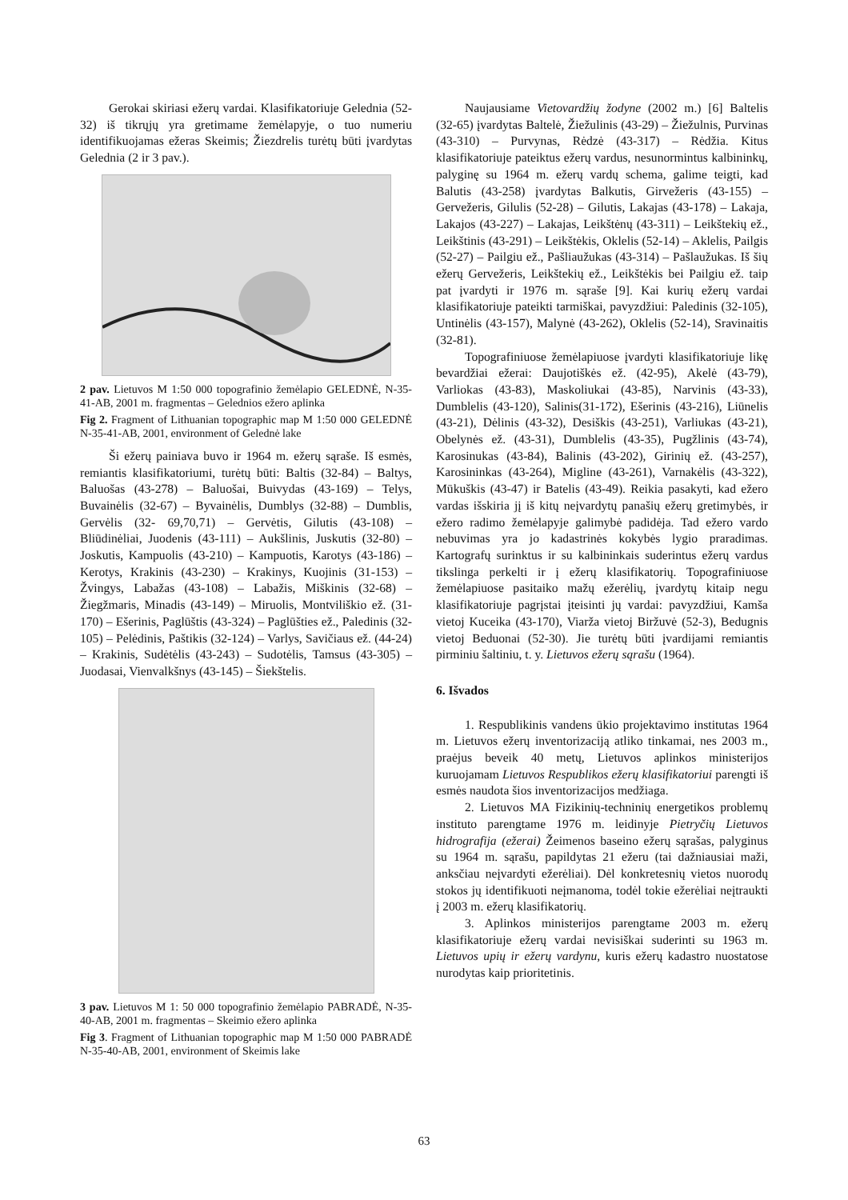Gerokai skiriasi ežerų vardai. Klasifikatoriuje Gelednia (52-32) iš tikrųjų yra gretimame žemėlapyje, o tuo numeriu identifikuojamas ežeras Skeimis; Žiezdrelis turėtų būti įvardytas Gelednia (2 ir 3 pav.).
2 pav. Lietuvos M 1:50 000 topografinio žemėlapio GELEDNĖ, N-35-41-AB, 2001 m. fragmentas – Gelednios ežero aplinka
Fig 2. Fragment of Lithuanian topographic map M 1:50 000 GELEDNĖ N-35-41-AB, 2001, environment of Gelednė lake
Ši ežerų painiava buvo ir 1964 m. ežerų sąraše. Iš esmės, remiantis klasifikatoriumi, turėtų būti: Baltis (32-84) – Baltys, Baluošas (43-278) – Baluošai, Buivydas (43-169) – Telys, Buvainėlis (32-67) – Byvainėlis, Dumblys (32-88) – Dumblis, Gervėlis (32- 69,70,71) – Gervėtis, Gilutis (43-108) – Bliūdinėliai, Juodenis (43-111) – Aukšlinis, Juskutis (32-80) – Joskutis, Kampuolis (43-210) – Kampuotis, Karotys (43-186) – Kerotys, Krakinis (43-230) – Krakinys, Kuojinis (31-153) – Žvingys, Labažas (43-108) – Labažis, Miškinis (32-68) – Žiegžmaris, Minadis (43-149) – Miruolis, Montviliškio ež. (31-170) – Ešerinis, Paglūštis (43-324) – Paglūšties ež., Paledinis (32-105) – Pelėdinis, Paštikis (32-124) – Varlys, Savičiaus ež. (44-24) – Krakinis, Sudėtėlis (43-243) – Sudotėlis, Tamsus (43-305) – Juodasai, Vienvalkšnys (43-145) – Šiekštelis.
3 pav. Lietuvos M 1: 50 000 topografinio žemėlapio PABRADĖ, N-35-40-AB, 2001 m. fragmentas – Skeimio ežero aplinka
Fig 3. Fragment of Lithuanian topographic map M 1:50 000 PABRADĖ N-35-40-AB, 2001, environment of Skeimis lake
Naujausiame Vietovardžių žodyne (2002 m.) [6] Baltelis (32-65) įvardytas Baltelė, Žiežulinis (43-29) – Žiežulnis, Purvinas (43-310) – Purvynas, Rėdzė (43-317) – Rėdžia. Kitus klasifikatoriuje pateiktus ežerų vardus, nesunormintus kalbininkų, palyginę su 1964 m. ežerų vardų schema, galime teigti, kad Balutis (43-258) įvardytas Balkutis, Girvežeris (43-155) – Gervežeris, Gilulis (52-28) – Gilutis, Lakajas (43-178) – Lakaja, Lakajos (43-227) – Lakajas, Leikštėnų (43-311) – Leikštekių ež., Leikštinis (43-291) – Leikštėkis, Oklelis (52-14) – Aklelis, Pailgis (52-27) – Pailgiu ež., Pašliaužukas (43-314) – Pašlaužukas. Iš šių ežerų Gervežeris, Leikštekių ež., Leikštėkis bei Pailgiu ež. taip pat įvardyti ir 1976 m. sąraše [9]. Kai kurių ežerų vardai klasifikatoriuje pateikti tarmiškai, pavyzdžiui: Paledinis (32-105), Untinėlis (43-157), Malynė (43-262), Oklelis (52-14), Sravinaitis (32-81).
Topografiniuose žemėlapiuose įvardyti klasifikatoriuje likę bevardžiai ežerai: Daujotiškės ež. (42-95), Akelė (43-79), Varliokas (43-83), Maskoliukai (43-85), Narvinis (43-33), Dumblelis (43-120), Salinis(31-172), Ešerinis (43-216), Liūnelis (43-21), Dėlinis (43-32), Desiškis (43-251), Varliukas (43-21), Obelynės ež. (43-31), Dumblelis (43-35), Pugžlinis (43-74), Karosinukas (43-84), Balinis (43-202), Girinių ež. (43-257), Karosininkas (43-264), Migline (43-261), Varnakėlis (43-322), Mūkuškis (43-47) ir Batelis (43-49). Reikia pasakyti, kad ežero vardas išskiria jį iš kitų neįvardytų panašių ežerų gretimybės, ir ežero radimo žemėlapyje galimybė padidėja. Tad ežero vardo nebuvimas yra jo kadastrinės kokybės lygio praradimas. Kartografų surinktus ir su kalbininkais suderintus ežerų vardus tikslinga perkelti ir į ežerų klasifikatorių. Topografiniuose žemėlapiuose pasitaiko mažų ežerėlių, įvardytų kitaip negu klasifikatoriuje pagrįstai įteisinti jų vardai: pavyzdžiui, Kamša vietoj Kuceika (43-170), Viarža vietoj Biržuvė (52-3), Bedugnis vietoj Beduonai (52-30). Jie turėtų būti įvardijami remiantis pirminiu šaltiniu, t. y. Lietuvos ežerų sąrašu (1964).
6. Išvados
1. Respublikinis vandens ūkio projektavimo institutas 1964 m. Lietuvos ežerų inventorizaciją atliko tinkamai, nes 2003 m., praėjus beveik 40 metų, Lietuvos aplinkos ministerijos kuruojamam Lietuvos Respublikos ežerų klasifikatoriui parengti iš esmės naudota šios inventorizacijos medžiaga.
2. Lietuvos MA Fizikinių-techninių energetikos problemų instituto parengtame 1976 m. leidinyje Pietryčių Lietuvos hidrografija (ežerai) Žeimenos baseino ežerų sąrašas, palyginus su 1964 m. sąrašu, papildytas 21 ežeru (tai dažniausiai maži, anksčiau neįvardyti ežerėliai). Dėl konkretesnių vietos nuorodų stokos jų identifikuoti neįmanoma, todėl tokie ežerėliai neįtraukti į 2003 m. ežerų klasifikatorių.
3. Aplinkos ministerijos parengtame 2003 m. ežerų klasifikatoriuje ežerų vardai nevisiškai suderinti su 1963 m. Lietuvos upių ir ežerų vardynu, kuris ežerų kadastro nuostatose nurodytas kaip prioritetinis.
63